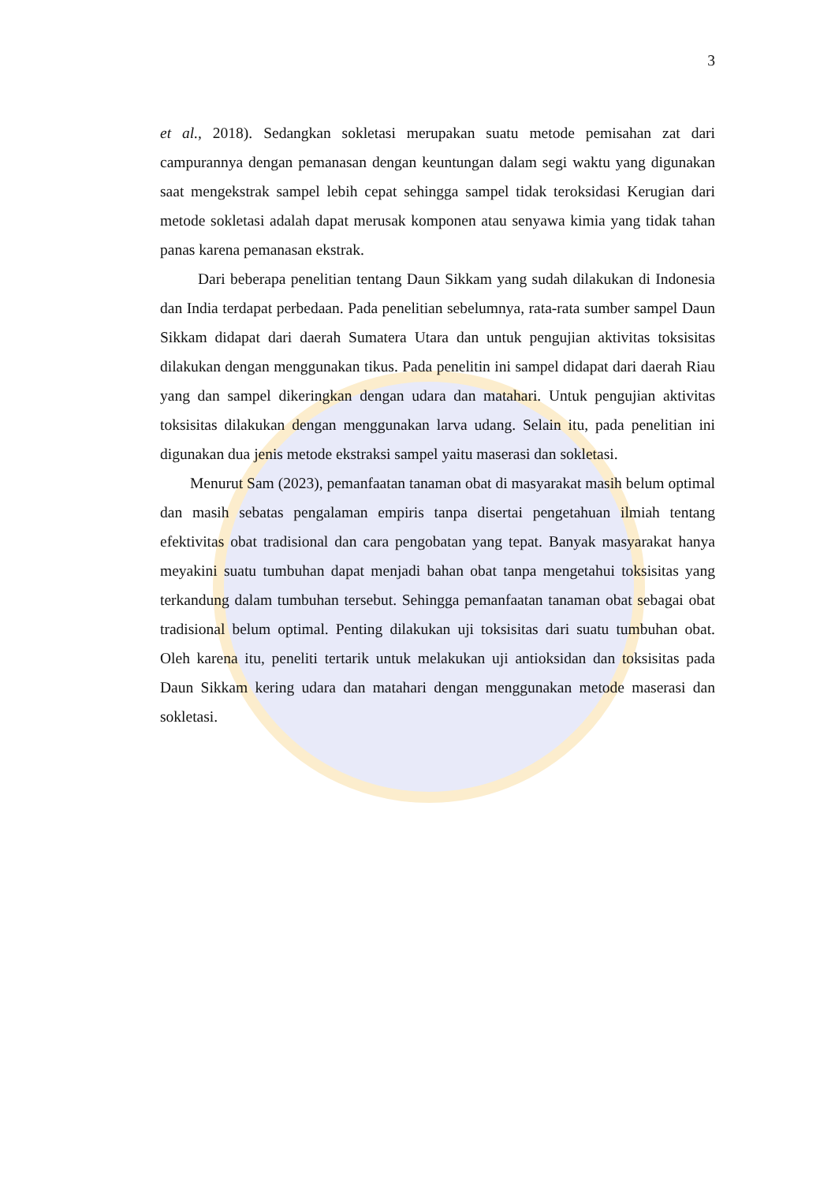3
et al., 2018). Sedangkan sokletasi merupakan suatu metode pemisahan zat dari campurannya dengan pemanasan dengan keuntungan dalam segi waktu yang digunakan saat mengekstrak sampel lebih cepat sehingga sampel tidak teroksidasi Kerugian dari metode sokletasi adalah dapat merusak komponen atau senyawa kimia yang tidak tahan panas karena pemanasan ekstrak.
Dari beberapa penelitian tentang Daun Sikkam yang sudah dilakukan di Indonesia dan India terdapat perbedaan. Pada penelitian sebelumnya, rata-rata sumber sampel Daun Sikkam didapat dari daerah Sumatera Utara dan untuk pengujian aktivitas toksisitas dilakukan dengan menggunakan tikus. Pada penelitin ini sampel didapat dari daerah Riau yang dan sampel dikeringkan dengan udara dan matahari. Untuk pengujian aktivitas toksisitas dilakukan dengan menggunakan larva udang. Selain itu, pada penelitian ini digunakan dua jenis metode ekstraksi sampel yaitu maserasi dan sokletasi.
Menurut Sam (2023), pemanfaatan tanaman obat di masyarakat masih belum optimal dan masih sebatas pengalaman empiris tanpa disertai pengetahuan ilmiah tentang efektivitas obat tradisional dan cara pengobatan yang tepat. Banyak masyarakat hanya meyakini suatu tumbuhan dapat menjadi bahan obat tanpa mengetahui toksisitas yang terkandung dalam tumbuhan tersebut. Sehingga pemanfaatan tanaman obat sebagai obat tradisional belum optimal. Penting dilakukan uji toksisitas dari suatu tumbuhan obat. Oleh karena itu, peneliti tertarik untuk melakukan uji antioksidan dan toksisitas pada Daun Sikkam kering udara dan matahari dengan menggunakan metode maserasi dan sokletasi.